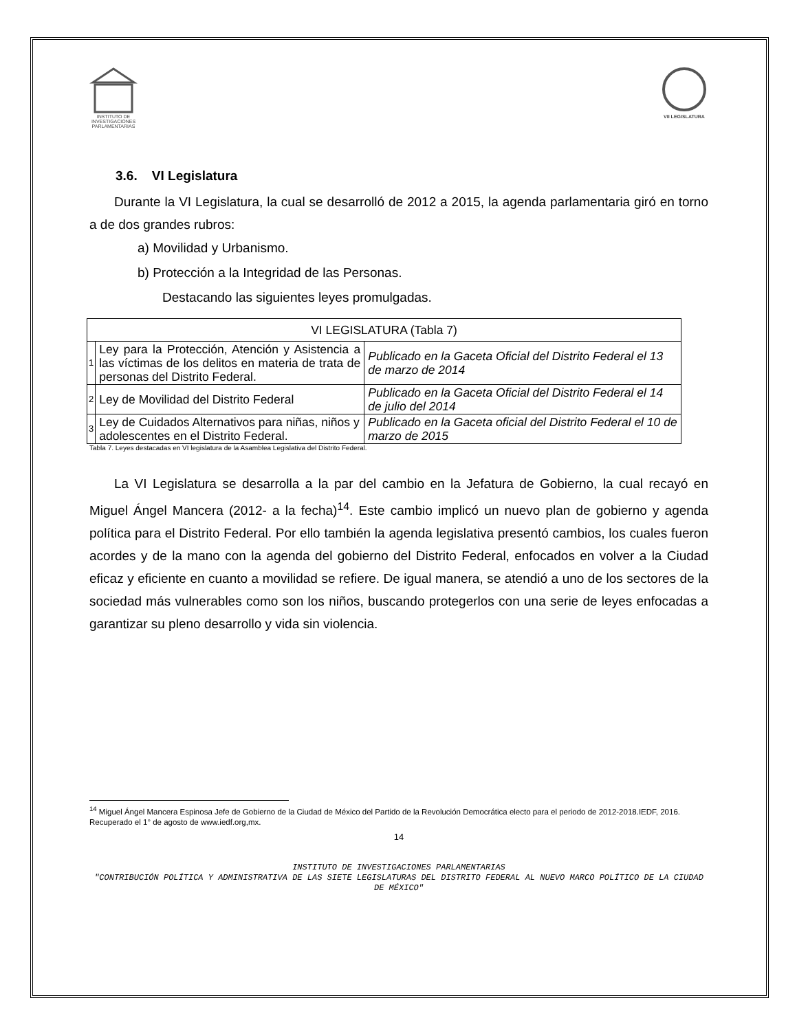INSTITUTO DE
INVESTIGACIONES
PARLAMENTARIAS
VII LEGISLATURA
3.6. VI Legislatura
Durante la VI Legislatura, la cual se desarrolló de 2012 a 2015, la agenda parlamentaria giró en torno a de dos grandes rubros:
a) Movilidad y Urbanismo.
b) Protección a la Integridad de las Personas.
Destacando las siguientes leyes promulgadas.
| VI LEGISLATURA (Tabla 7) | | |
| 1 | Ley para la Protección, Atención y Asistencia a las víctimas de los delitos en materia de trata de personas del Distrito Federal. | Publicado en la Gaceta Oficial del Distrito Federal el 13 de marzo de 2014 |
| 2 | Ley de Movilidad del Distrito Federal | Publicado en la Gaceta Oficial del Distrito Federal el 14 de julio del 2014 |
| 3 | Ley de Cuidados Alternativos para niñas, niños y adolescentes en el Distrito Federal. | Publicado en la Gaceta oficial del Distrito Federal el 10 de marzo de 2015 |
Tabla 7. Leyes destacadas en VI legislatura de la Asamblea Legislativa del Distrito Federal.
La VI Legislatura se desarrolla a la par del cambio en la Jefatura de Gobierno, la cual recayó en Miguel Ángel Mancera (2012- a la fecha)<sup>14</sup>. Este cambio implicó un nuevo plan de gobierno y agenda política para el Distrito Federal. Por ello también la agenda legislativa presentó cambios, los cuales fueron acordes y de la mano con la agenda del gobierno del Distrito Federal, enfocados en volver a la Ciudad eficaz y eficiente en cuanto a movilidad se refiere. De igual manera, se atendió a uno de los sectores de la sociedad más vulnerables como son los niños, buscando protegerlos con una serie de leyes enfocadas a garantizar su pleno desarrollo y vida sin violencia.
<sup>14</sup> Miguel Ángel Mancera Espinosa Jefe de Gobierno de la Ciudad de México del Partido de la Revolución Democrática electo para el periodo de 2012-2018.IEDF, 2016. Recuperado el 1° de agosto de www.iedf.org,mx.
14
INSTITUTO DE INVESTIGACIONES PARLAMENTARIAS
"CONTRIBUCIÓN POLÍTICA Y ADMINISTRATIVA DE LAS SIETE LEGISLATURAS DEL DISTRITO FEDERAL AL NUEVO MARCO POLÍTICO DE LA CIUDAD DE MÉXICO"